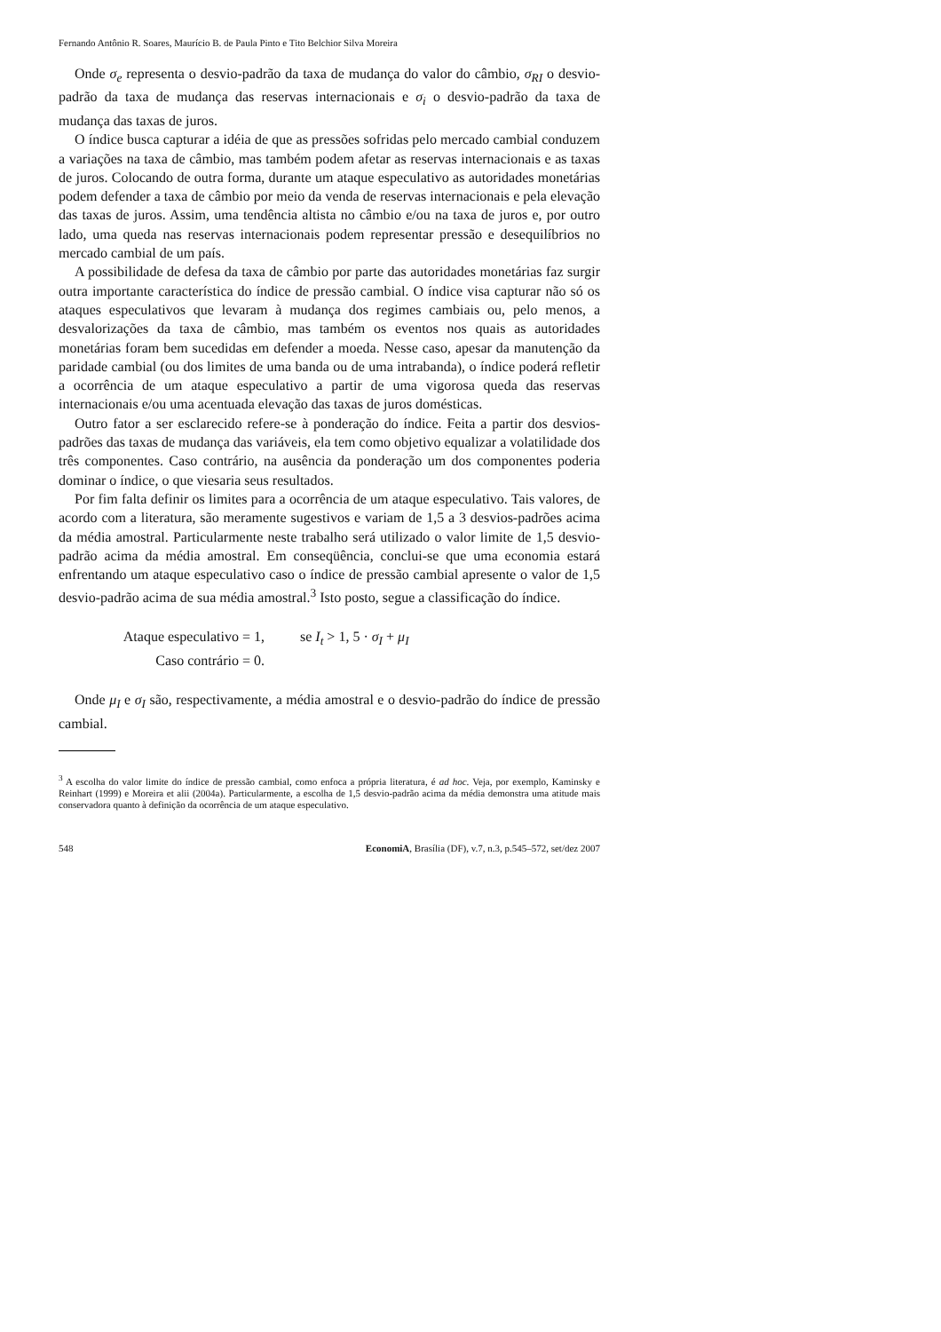Fernando Antônio R. Soares, Maurício B. de Paula Pinto e Tito Belchior Silva Moreira
Onde σ<sub>e</sub> representa o desvio-padrão da taxa de mudança do valor do câmbio, σ<sub>RI</sub> o desvio-padrão da taxa de mudança das reservas internacionais e σ<sub>i</sub> o desvio-padrão da taxa de mudança das taxas de juros.
O índice busca capturar a idéia de que as pressões sofridas pelo mercado cambial conduzem a variações na taxa de câmbio, mas também podem afetar as reservas internacionais e as taxas de juros. Colocando de outra forma, durante um ataque especulativo as autoridades monetárias podem defender a taxa de câmbio por meio da venda de reservas internacionais e pela elevação das taxas de juros. Assim, uma tendência altista no câmbio e/ou na taxa de juros e, por outro lado, uma queda nas reservas internacionais podem representar pressão e desequilíbrios no mercado cambial de um país.
A possibilidade de defesa da taxa de câmbio por parte das autoridades monetárias faz surgir outra importante característica do índice de pressão cambial. O índice visa capturar não só os ataques especulativos que levaram à mudança dos regimes cambiais ou, pelo menos, a desvalorizações da taxa de câmbio, mas também os eventos nos quais as autoridades monetárias foram bem sucedidas em defender a moeda. Nesse caso, apesar da manutenção da paridade cambial (ou dos limites de uma banda ou de uma intrabanda), o índice poderá refletir a ocorrência de um ataque especulativo a partir de uma vigorosa queda das reservas internacionais e/ou uma acentuada elevação das taxas de juros domésticas.
Outro fator a ser esclarecido refere-se à ponderação do índice. Feita a partir dos desvios-padrões das taxas de mudança das variáveis, ela tem como objetivo equalizar a volatilidade dos três componentes. Caso contrário, na ausência da ponderação um dos componentes poderia dominar o índice, o que viesaria seus resultados.
Por fim falta definir os limites para a ocorrência de um ataque especulativo. Tais valores, de acordo com a literatura, são meramente sugestivos e variam de 1,5 a 3 desvios-padrões acima da média amostral. Particularmente neste trabalho será utilizado o valor limite de 1,5 desvio-padrão acima da média amostral. Em conseqüência, conclui-se que uma economia estará enfrentando um ataque especulativo caso o índice de pressão cambial apresente o valor de 1,5 desvio-padrão acima de sua média amostral.<sup>3</sup> Isto posto, segue a classificação do índice.
Ataque especulativo = 1, se I<sub>t</sub> > 1, 5 · σ<sub>I</sub> + μ<sub>I</sub>
Caso contrário = 0.
Onde μ<sub>I</sub> e σ<sub>I</sub> são, respectivamente, a média amostral e o desvio-padrão do índice de pressão cambial.
<sup>3</sup> A escolha do valor limite do índice de pressão cambial, como enfoca a própria literatura, é ad hoc. Veja, por exemplo, Kaminsky e Reinhart (1999) e Moreira et alii (2004a). Particularmente, a escolha de 1,5 desvio-padrão acima da média demonstra uma atitude mais conservadora quanto à definição da ocorrência de um ataque especulativo.
548 EconomiA, Brasília (DF), v.7, n.3, p.545–572, set/dez 2007